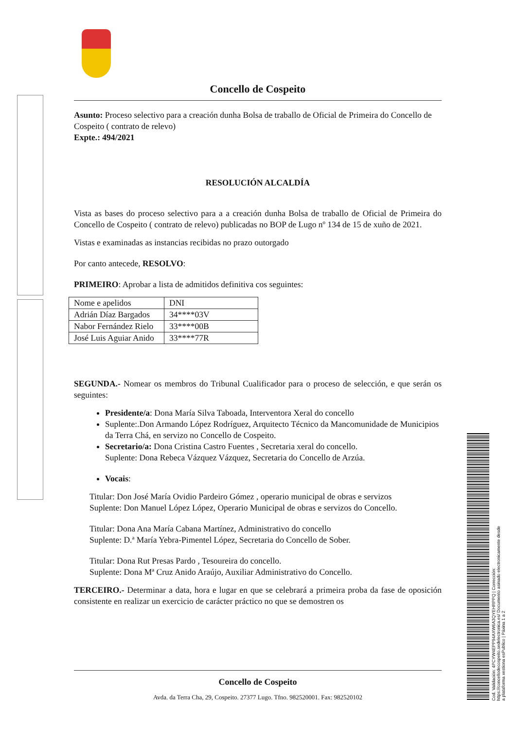Cod. Validación: 4PCYW4EPP94AXW6A3QYEHRPPQ | Corrección: https://concellodecospeito.sedelectronica.es/ Documento asinado electronicamente desde a plataforma xestiona esPublico | Páxina 1 a 2
Concello de Cospeito
Asunto: Proceso selectivo para a creación dunha Bolsa de traballo de Oficial de Primeira do Concello de Cospeito ( contrato de relevo)
Expte.: 494/2021
RESOLUCIÓN ALCALDÍA
Vista as bases do proceso selectivo para a a creación dunha Bolsa de traballo de Oficial de Primeira do Concello de Cospeito ( contrato de relevo) publicadas no BOP de Lugo nº 134 de 15 de xuño de 2021.
Vistas e examinadas as instancias recibidas no prazo outorgado
Por canto antecede, RESOLVO:
PRIMEIRO: Aprobar a lista de admitidos definitiva cos seguintes:
| Nome e apelidos | DNI |
| Adrián Díaz Bargados | 34****03V |
| Nabor Fernández Rielo | 33****00B |
| José Luis Aguiar Anido | 33****77R |
SEGUNDA.- Nomear os membros do Tribunal Cualificador para o proceso de selección, e que serán os seguintes:
Presidente/a: Dona María Silva Taboada, Interventora Xeral do concello
Suplente:.Don Armando López Rodríguez, Arquitecto Técnico da Mancomunidade de Municipios da Terra Chá, en servizo no Concello de Cospeito.
Secretario/a: Dona Cristina Castro Fuentes , Secretaria xeral do concello.
Suplente: Dona Rebeca Vázquez Vázquez, Secretaria do Concello de Arzúa.
Vocais:
Titular: Don José María Ovidio Pardeiro Gómez , operario municipal de obras e servizos
Suplente: Don Manuel López López, Operario Municipal de obras e servizos do Concello.
Titular: Dona Ana María Cabana Martínez, Administrativo do concello
Suplente: D.ª María Yebra-Pimentel López, Secretaria do Concello de Sober.
Titular: Dona Rut Presas Pardo , Tesoureira do concello.
Suplente: Dona Mª Cruz Anido Araújo, Auxiliar Administrativo do Concello.
TERCEIRO.- Determinar a data, hora e lugar en que se celebrará a primeira proba da fase de oposición consistente en realizar un exercicio de carácter práctico no que se demostren os
Concello de Cospeito
Avda. da Terra Cha, 29, Cospeito. 27377 Lugo. Tfno. 982520001. Fax: 982520102